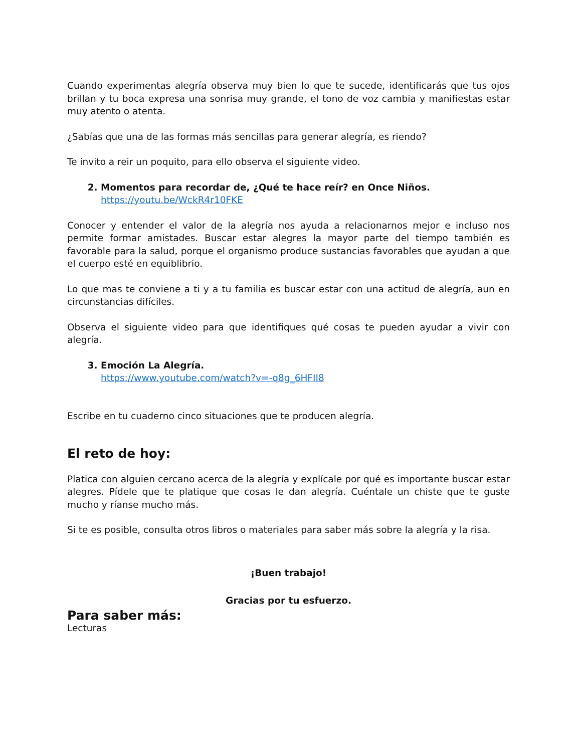Cuando experimentas alegría observa muy bien lo que te sucede, identificarás que tus ojos brillan y tu boca expresa una sonrisa muy grande, el tono de voz cambia y manifiestas estar muy atento o atenta.
¿Sabías que una de las formas más sencillas para generar alegría, es riendo?
Te invito a reir un poquito, para ello observa el siguiente video.
2. Momentos para recordar de, ¿Qué te hace reír? en Once Niños.
https://youtu.be/WckR4r10FKE
Conocer y entender el valor de la alegría nos ayuda a relacionarnos mejor e incluso nos permite formar amistades. Buscar estar alegres la mayor parte del tiempo también es favorable para la salud, porque el organismo produce sustancias favorables que ayudan a que el cuerpo esté en equiblibrio.
Lo que mas te conviene a ti y a tu familia es buscar estar con una actitud de alegría, aun en circunstancias difíciles.
Observa el siguiente video para que identifiques qué cosas te pueden ayudar a vivir con alegría.
3. Emoción La Alegría.
https://www.youtube.com/watch?v=-q8g_6HFII8
Escribe en tu cuaderno cinco situaciones que te producen alegría.
El reto de hoy:
Platica con alguien cercano acerca de la alegría y explícale por qué es importante buscar estar alegres. Pídele que te platique que cosas le dan alegría. Cuéntale un chiste que te guste mucho y ríanse mucho más.
Si te es posible, consulta otros libros o materiales para saber más sobre la alegría y la risa.
¡Buen trabajo!
Gracias por tu esfuerzo.
Para saber más:
Lecturas